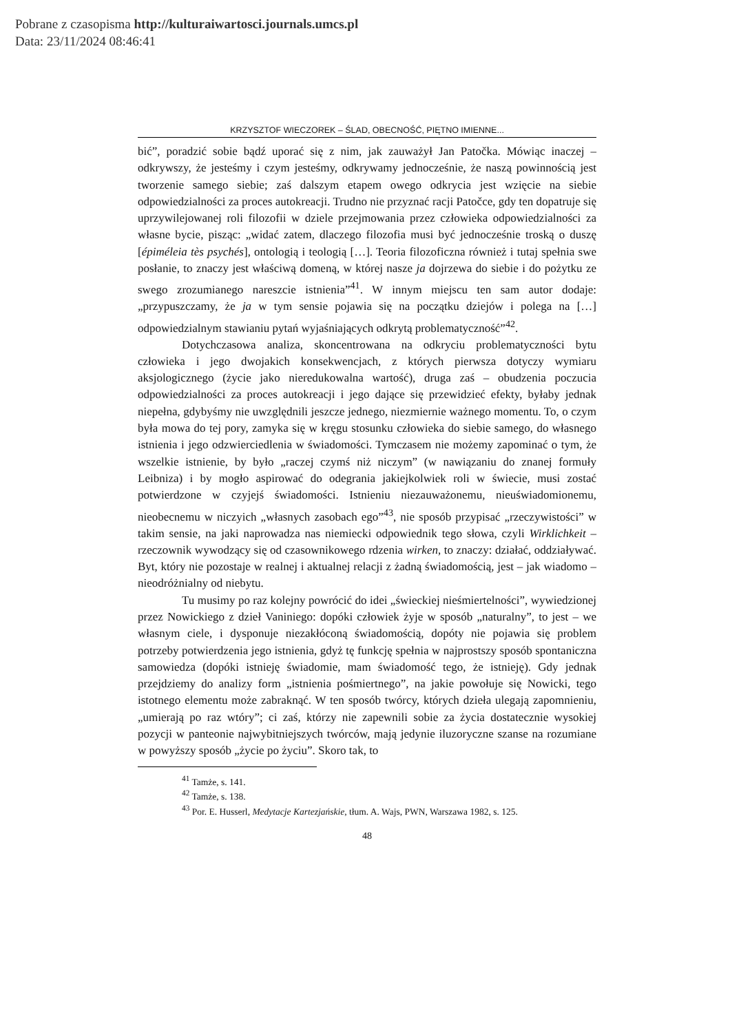Pobrane z czasopisma http://kulturaiwartosci.journals.umcs.pl
Data: 23/11/2024 08:46:41
KRZYSZTOF WIECZOREK – ŚLAD, OBECNOŚĆ, PIĘTNO IMIENNE...
bić”, poradzić sobie bądź uporać się z nim, jak zauważył Jan Patočka. Mówiąc inaczej – odkrywszy, że jesteśmy i czym jesteśmy, odkrywamy jednocześnie, że naszą powinnością jest tworzenie samego siebie; zaś dalszym etapem owego odkrycia jest wzięcie na siebie odpowiedzialności za proces autokreacji. Trudno nie przyznać racji Patočce, gdy ten dopatruje się uprzywilejowanej roli filozofii w dziele przejmowania przez człowieka odpowiedzialności za własne bycie, pisząc: „widać zatem, dlaczego filozofia musi być jednocześnie troską o duszę [épiméleia tès psychés], ontologią i teologią […]. Teoria filozoficzna również i tutaj spełnia swe posłanie, to znaczy jest właściwą domeną, w której nasze ja dojrzewa do siebie i do pożytku ze swego zrozumianego nareszcie istnienia”<sup>41</sup>. W innym miejscu ten sam autor dodaje: „przypuszczamy, że ja w tym sensie pojawia się na początku dziejów i polega na […] odpowiedzialnym stawianiu pytań wyjaśniających odkrytą problematyczność”<sup>42</sup>.
Dotychczasowa analiza, skoncentrowana na odkryciu problematyczności bytu człowieka i jego dwojakich konsekwencjach, z których pierwsza dotyczy wymiaru aksjologicznego (życie jako nieredukowalna wartość), druga zaś – obudzenia poczucia odpowiedzialności za proces autokreacji i jego dające się przewidzieć efekty, byłaby jednak niepełna, gdybyśmy nie uwzględnili jeszcze jednego, niezmiernie ważnego momentu. To, o czym była mowa do tej pory, zamyka się w kręgu stosunku człowieka do siebie samego, do własnego istnienia i jego odzwierciedlenia w świadomości. Tymczasem nie możemy zapominać o tym, że wszelkie istnienie, by było „raczej czymś niż niczym” (w nawiązaniu do znanej formuły Leibniza) i by mogło aspirować do odegrania jakiejkolwiek roli w świecie, musi zostać potwierdzone w czyjejś świadomości. Istnieniu niezauważonemu, nieuświadomionemu, nieobecnemu w niczyich „własnych zasobach ego”<sup>43</sup>, nie sposób przypisać „rzeczywistości” w takim sensie, na jaki naprowadza nas niemiecki odpowiednik tego słowa, czyli Wirklichkeit – rzeczownik wywodzący się od czasownikowego rdzenia wirken, to znaczy: działać, oddziaływać. Byt, który nie pozostaje w realnej i aktualnej relacji z żadną świadomością, jest – jak wiadomo – nieodróżnialny od niebytu.
Tu musimy po raz kolejny powrócić do idei „świeckiej nieśmiertelności”, wywiedzionej przez Nowickiego z dzieł Vaniniego: dopóki człowiek żyje w sposób „naturalny”, to jest – we własnym ciele, i dysponuje niezakłóconą świadomością, dopóty nie pojawia się problem potrzeby potwierdzenia jego istnienia, gdyż tę funkcję spełnia w najprostszy sposób spontaniczna samowiedza (dopóki istnieję świadomie, mam świadomość tego, że istnieję). Gdy jednak przejdziemy do analizy form „istnienia pośmiertnego”, na jakie powołuje się Nowicki, tego istotnego elementu może zabraknąć. W ten sposób twórcy, których dzieła ulegają zapomnieniu, „umierają po raz wtóry”; ci zaś, którzy nie zapewnili sobie za życia dostatecznie wysokiej pozycji w panteonie najwybitniejszych twórców, mają jedynie iluzoryczne szanse na rozumiane w powyższy sposób „życie po życiu”. Skoro tak, to
<sup>41</sup> Tamże, s. 141.
<sup>42</sup> Tamże, s. 138.
<sup>43</sup> Por. E. Husserl, Medytacje Kartezjańskie, tłum. A. Wajs, PWN, Warszawa 1982, s. 125.
48